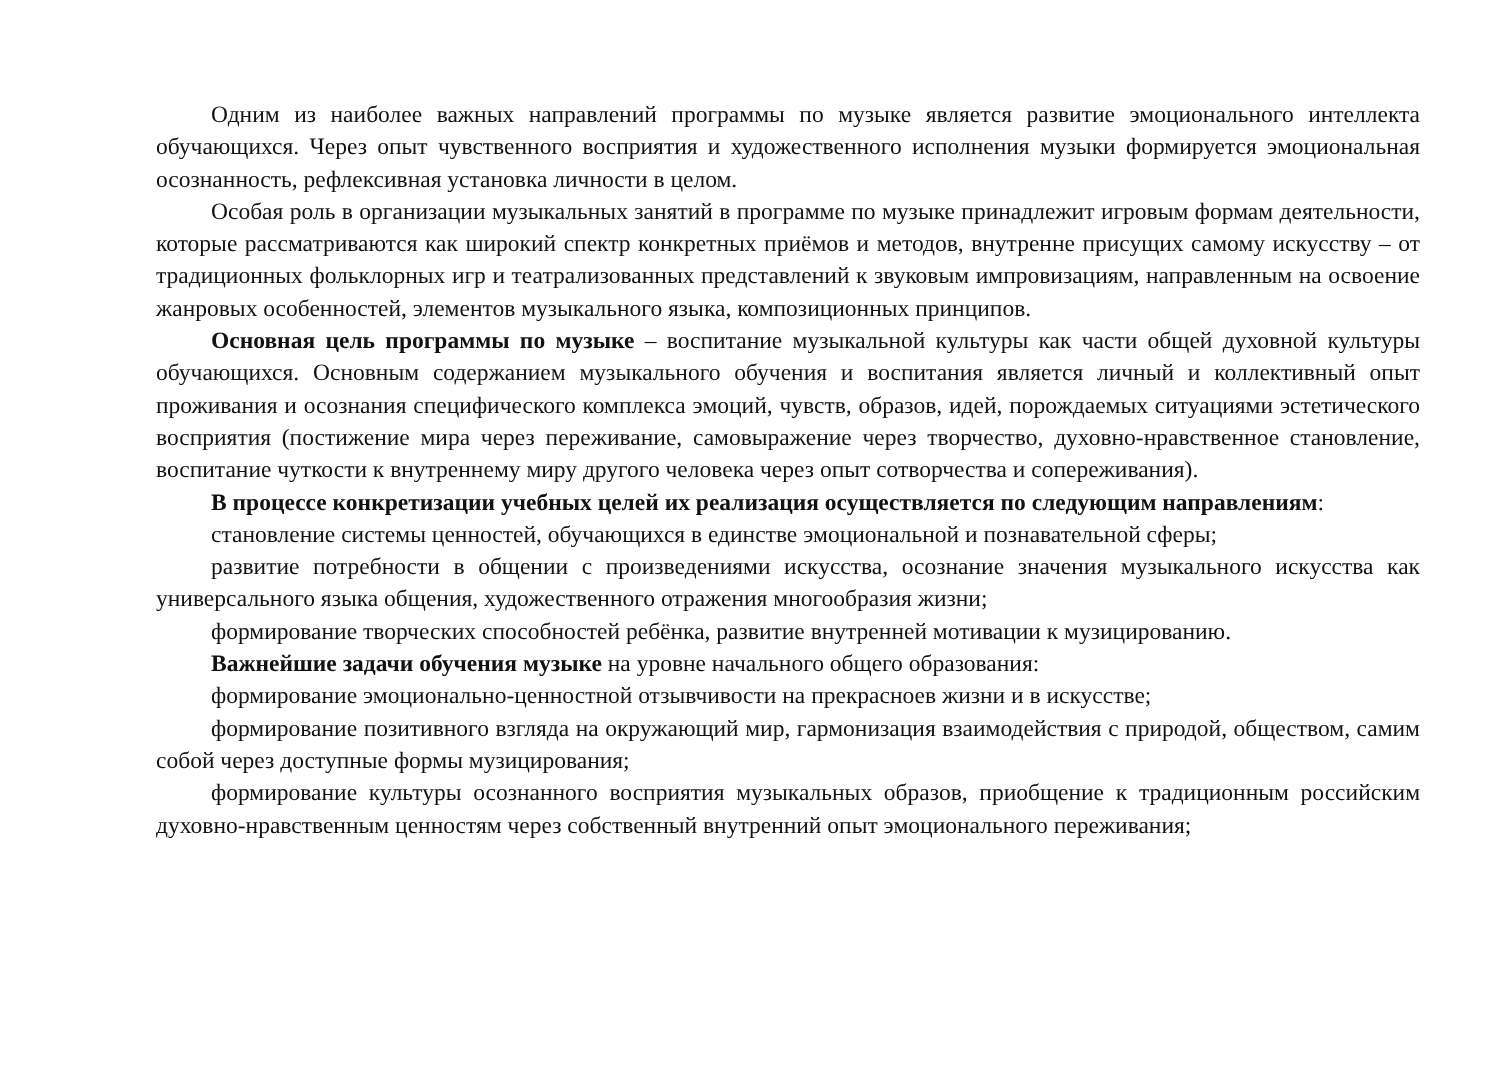Одним из наиболее важных направлений программы по музыке является развитие эмоционального интеллекта обучающихся. Через опыт чувственного восприятия и художественного исполнения музыки формируется эмоциональная осознанность, рефлексивная установка личности в целом.
Особая роль в организации музыкальных занятий в программе по музыке принадлежит игровым формам деятельности, которые рассматриваются как широкий спектр конкретных приёмов и методов, внутренне присущих самому искусству – от традиционных фольклорных игр и театрализованных представлений к звуковым импровизациям, направленным на освоение жанровых особенностей, элементов музыкального языка, композиционных принципов.
Основная цель программы по музыке – воспитание музыкальной культуры как части общей духовной культуры обучающихся. Основным содержанием музыкального обучения и воспитания является личный и коллективный опыт проживания и осознания специфического комплекса эмоций, чувств, образов, идей, порождаемых ситуациями эстетического восприятия (постижение мира через переживание, самовыражение через творчество, духовно-нравственное становление, воспитание чуткости к внутреннему миру другого человека через опыт сотворчества и сопереживания).
В процессе конкретизации учебных целей их реализация осуществляется по следующим направлениям:
становление системы ценностей, обучающихся в единстве эмоциональной и познавательной сферы;
развитие потребности в общении с произведениями искусства, осознание значения музыкального искусства как универсального языка общения, художественного отражения многообразия жизни;
формирование творческих способностей ребёнка, развитие внутренней мотивации к музицированию.
Важнейшие задачи обучения музыке на уровне начального общего образования:
формирование эмоционально-ценностной отзывчивости на прекрасноев жизни и в искусстве;
формирование позитивного взгляда на окружающий мир, гармонизация взаимодействия с природой, обществом, самим собой через доступные формы музицирования;
формирование культуры осознанного восприятия музыкальных образов, приобщение к традиционным российским духовно-нравственным ценностям через собственный внутренний опыт эмоционального переживания;